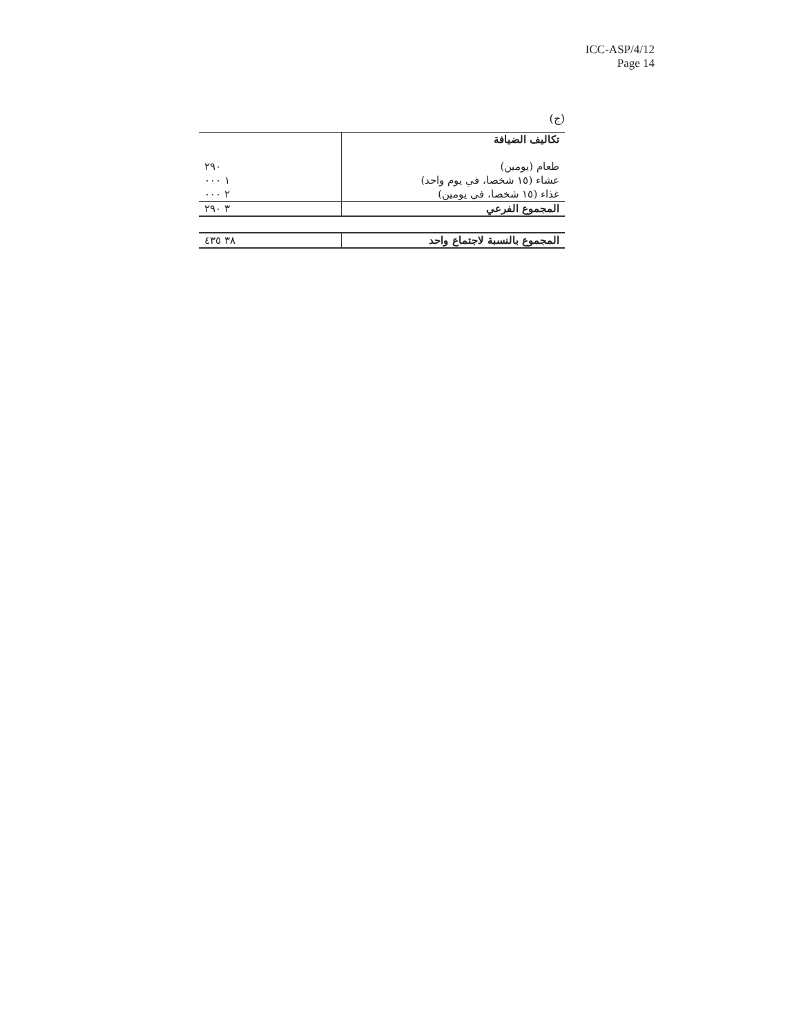ICC-ASP/4/12
Page 14
(ج)
| تكاليف الضيافة | |
| طعام (يومين) | ٢٩٠ |
| عشاء (١٥ شخصا، في يوم واحد) | ١ ٠٠٠ |
| غذاء (١٥ شخصا، في يومين) | ٢ ٠٠٠ |
| المجموع الفرعي | ٣ ٢٩٠ |
| المجموع بالنسبة لاجتماع واحد | ٣٨ ٤٣٥ |